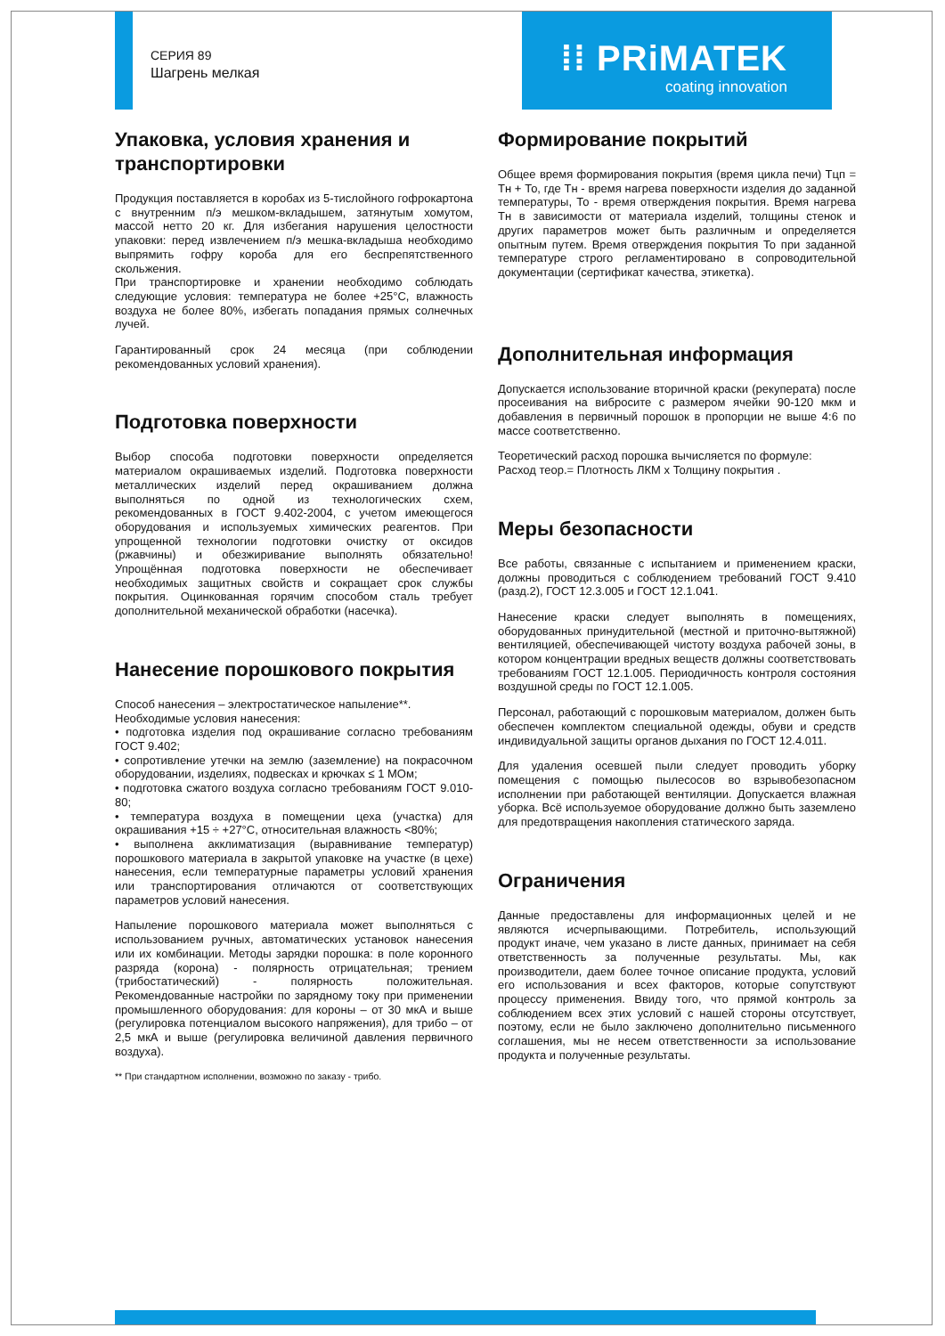СЕРИЯ 89
Шагрень мелкая
⁞⁞ PRiMATEK
coating innovation
Упаковка, условия хранения и транспортировки
Продукция поставляется в коробах из 5-тислойного гофрокартона с внутренним п/э мешком-вкладышем, затянутым хомутом, массой нетто 20 кг. Для избегания нарушения целостности упаковки: перед извлечением п/э мешка-вкладыша необходимо выпрямить гофру короба для его беспрепятственного скольжения.
При транспортировке и хранении необходимо соблюдать следующие условия: температура не более +25°С, влажность воздуха не более 80%, избегать попадания прямых солнечных лучей.
Гарантированный срок 24 месяца (при соблюдении рекомендованных условий хранения).
Подготовка поверхности
Выбор способа подготовки поверхности определяется материалом окрашиваемых изделий. Подготовка поверхности металлических изделий перед окрашиванием должна выполняться по одной из технологических схем, рекомендованных в ГОСТ 9.402-2004, с учетом имеющегося оборудования и используемых химических реагентов. При упрощенной технологии подготовки очистку от оксидов (ржавчины) и обезжиривание выполнять обязательно! Упрощённая подготовка поверхности не обеспечивает необходимых защитных свойств и сокращает срок службы покрытия. Оцинкованная горячим способом сталь требует дополнительной механической обработки (насечка).
Нанесение порошкового покрытия
Способ нанесения – электростатическое напыление**.
Необходимые условия нанесения:
• подготовка изделия под окрашивание согласно требованиям ГОСТ 9.402;
• сопротивление утечки на землю (заземление) на покрасочном оборудовании, изделиях, подвесках и крючках ≤ 1 МОм;
• подготовка сжатого воздуха согласно требованиям ГОСТ 9.010-80;
• температура воздуха в помещении цеха (участка) для окрашивания +15 ÷ +27°С, относительная влажность <80%;
• выполнена акклиматизация (выравнивание температур) порошкового материала в закрытой упаковке на участке (в цехе) нанесения, если температурные параметры условий хранения или транспортирования отличаются от соответствующих параметров условий нанесения.
Напыление порошкового материала может выполняться с использованием ручных, автоматических установок нанесения или их комбинации. Методы зарядки порошка: в поле коронного разряда (корона) - полярность отрицательная; трением (трибостатический) - полярность положительная. Рекомендованные настройки по зарядному току при применении промышленного оборудования: для короны – от 30 мкА и выше (регулировка потенциалом высокого напряжения), для трибо – от 2,5 мкА и выше (регулировка величиной давления первичного воздуха).
** При стандартном исполнении, возможно по заказу - трибо.
Формирование покрытий
Общее время формирования покрытия (время цикла печи) Тцп = Тн + То, где Тн - время нагрева поверхности изделия до заданной температуры, То - время отверждения покрытия. Время нагрева Тн в зависимости от материала изделий, толщины стенок и других параметров может быть различным и определяется опытным путем. Время отверждения покрытия То при заданной температуре строго регламентировано в сопроводительной документации (сертификат качества, этикетка).
Дополнительная информация
Допускается использование вторичной краски (рекуперата) после просеивания на вибросите с размером ячейки 90-120 мкм и добавления в первичный порошок в пропорции не выше 4:6 по массе соответственно.
Теоретический расход порошка вычисляется по формуле:
Расход теор.= Плотность ЛКМ х Толщину покрытия .
Меры безопасности
Все работы, связанные с испытанием и применением краски, должны проводиться с соблюдением требований ГОСТ 9.410 (разд.2), ГОСТ 12.3.005 и ГОСТ 12.1.041.
Нанесение краски следует выполнять в помещениях, оборудованных принудительной (местной и приточно-вытяжной) вентиляцией, обеспечивающей чистоту воздуха рабочей зоны, в котором концентрации вредных веществ должны соответствовать требованиям ГОСТ 12.1.005. Периодичность контроля состояния воздушной среды по ГОСТ 12.1.005.
Персонал, работающий с порошковым материалом, должен быть обеспечен комплектом специальной одежды, обуви и средств индивидуальной защиты органов дыхания по ГОСТ 12.4.011.
Для удаления осевшей пыли следует проводить уборку помещения с помощью пылесосов во взрывобезопасном исполнении при работающей вентиляции. Допускается влажная уборка. Всё используемое оборудование должно быть заземлено для предотвращения накопления статического заряда.
Ограничения
Данные предоставлены для информационных целей и не являются исчерпывающими. Потребитель, использующий продукт иначе, чем указано в листе данных, принимает на себя ответственность за полученные результаты. Мы, как производители, даем более точное описание продукта, условий его использования и всех факторов, которые сопутствуют процессу применения. Ввиду того, что прямой контроль за соблюдением всех этих условий с нашей стороны отсутствует, поэтому, если не было заключено дополнительно письменного соглашения, мы не несем ответственности за использование продукта и полученные результаты.